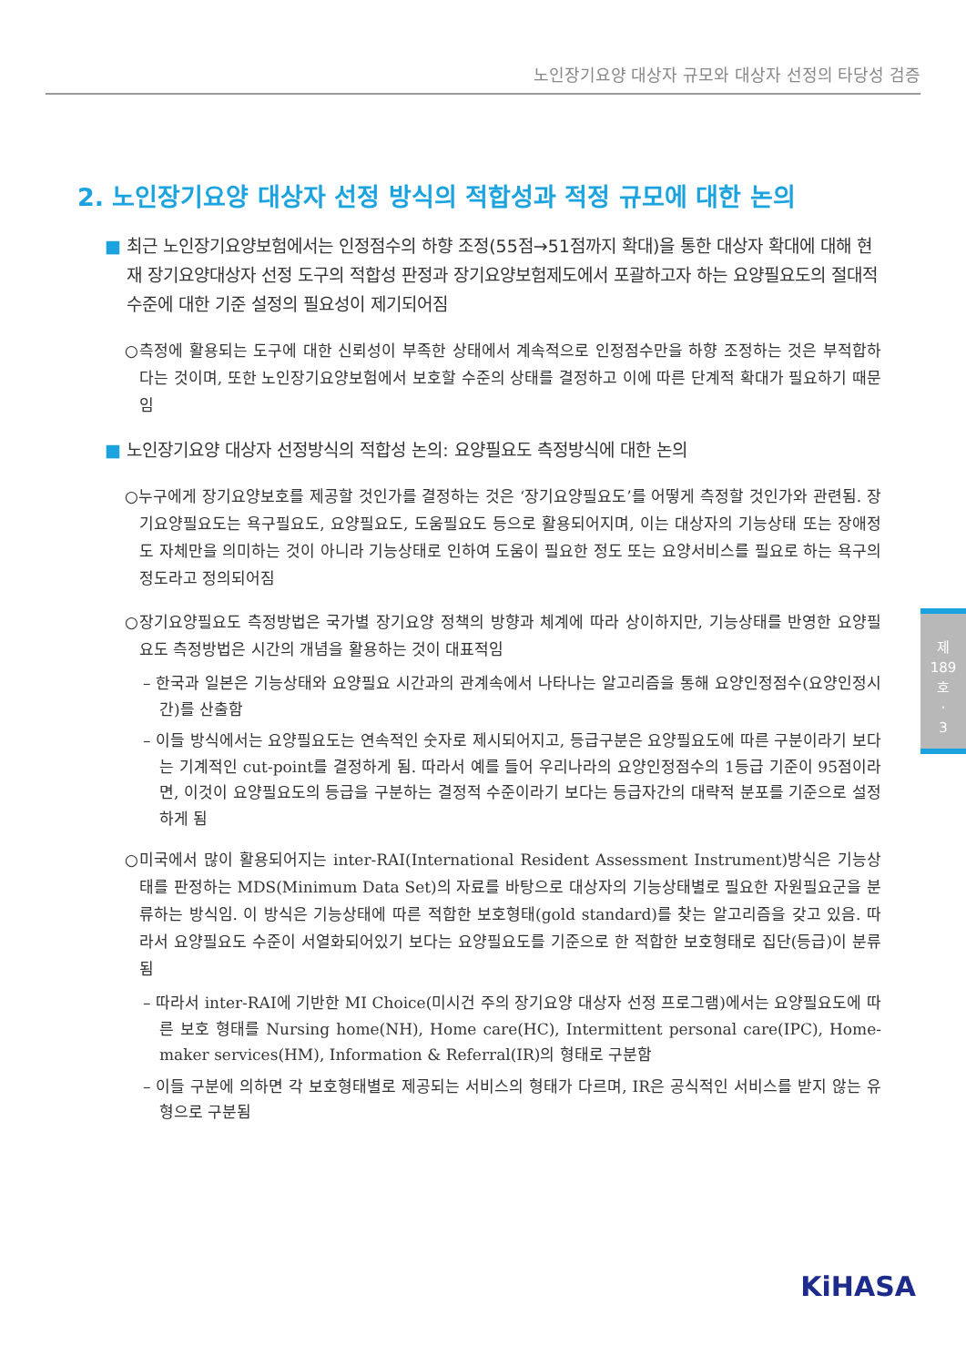노인장기요양 대상자 규모와 대상자 선정의 타당성 검증
2. 노인장기요양 대상자 선정 방식의 적합성과 적정 규모에 대한 논의
■ 최근 노인장기요양보험에서는 인정점수의 하향 조정(55점→51점까지 확대)을 통한 대상자 확대에 대해 현재 장기요양대상자 선정 도구의 적합성 판정과 장기요양보험제도에서 포괄하고자 하는 요양필요도의 절대적 수준에 대한 기준 설정의 필요성이 제기되어짐
○측정에 활용되는 도구에 대한 신뢰성이 부족한 상태에서 계속적으로 인정점수만을 하향 조정하는 것은 부적합하다는 것이며, 또한 노인장기요양보험에서 보호할 수준의 상태를 결정하고 이에 따른 단계적 확대가 필요하기 때문임
■ 노인장기요양 대상자 선정방식의 적합성 논의: 요양필요도 측정방식에 대한 논의
○누구에게 장기요양보호를 제공할 것인가를 결정하는 것은 ‘장기요양필요도’를 어떻게 측정할 것인가와 관련됨. 장기요양필요도는 욕구필요도, 요양필요도, 도움필요도 등으로 활용되어지며, 이는 대상자의 기능상태 또는 장애정도 자체만을 의미하는 것이 아니라 기능상태로 인하여 도움이 필요한 정도 또는 요양서비스를 필요로 하는 욕구의 정도라고 정의되어짐
○장기요양필요도 측정방법은 국가별 장기요양 정책의 방향과 체계에 따라 상이하지만, 기능상태를 반영한 요양필요도 측정방법은 시간의 개념을 활용하는 것이 대표적임
– 한국과 일본은 기능상태와 요양필요 시간과의 관계속에서 나타나는 알고리즘을 통해 요양인정점수(요양인정시간)를 산출함
– 이들 방식에서는 요양필요도는 연속적인 숫자로 제시되어지고, 등급구분은 요양필요도에 따른 구분이라기 보다는 기계적인 cut-point를 결정하게 됨. 따라서 예를 들어 우리나라의 요양인정점수의 1등급 기준이 95점이라면, 이것이 요양필요도의 등급을 구분하는 결정적 수준이라기 보다는 등급자간의 대략적 분포를 기준으로 설정하게 됨
○미국에서 많이 활용되어지는 inter-RAI(International Resident Assessment Instrument)방식은 기능상태를 판정하는 MDS(Minimum Data Set)의 자료를 바탕으로 대상자의 기능상태별로 필요한 자원필요군을 분류하는 방식임. 이 방식은 기능상태에 따른 적합한 보호형태(gold standard)를 찾는 알고리즘을 갖고 있음. 따라서 요양필요도 수준이 서열화되어있기 보다는 요양필요도를 기준으로 한 적합한 보호형태로 집단(등급)이 분류됨
– 따라서 inter-RAI에 기반한 MI Choice(미시건 주의 장기요양 대상자 선정 프로그램)에서는 요양필요도에 따른 보호 형태를 Nursing home(NH), Home care(HC), Intermittent personal care(IPC), Home-maker services(HM), Information & Referral(IR)의 형태로 구분함
– 이들 구분에 의하면 각 보호형태별로 제공되는 서비스의 형태가 다르며, IR은 공식적인 서비스를 받지 않는 유형으로 구분됨
제
189
호
·
3
KiHASA